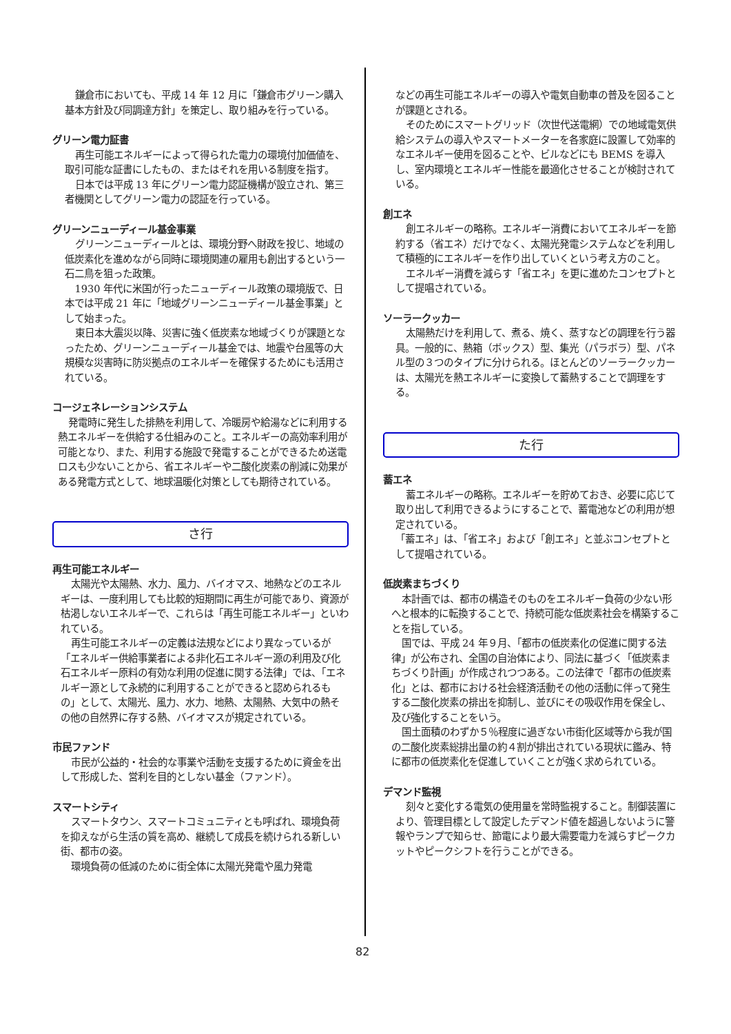鎌倉市においても、平成 14 年 12 月に「鎌倉市グリーン購入基本方針及び同調達方針」を策定し、取り組みを行っている。
グリーン電力証書
再生可能エネルギーによって得られた電力の環境付加価値を、取引可能な証書にしたもの、またはそれを用いる制度を指す。
日本では平成 13 年にグリーン電力認証機構が設立され、第三者機関としてグリーン電力の認証を行っている。
グリーンニューディール基金事業
グリーンニューディールとは、環境分野へ財政を投じ、地域の低炭素化を進めながら同時に環境関連の雇用も創出するという一石二鳥を狙った政策。
1930 年代に米国が行ったニューディール政策の環境版で、日本では平成 21 年に「地域グリーンニューディール基金事業」として始まった。
東日本大震災以降、災害に強く低炭素な地域づくりが課題となったため、グリーンニューディール基金では、地震や台風等の大規模な災害時に防災拠点のエネルギーを確保するためにも活用されている。
コージェネレーションシステム
発電時に発生した排熱を利用して、冷暖房や給湯などに利用する熱エネルギーを供給する仕組みのこと。エネルギーの高効率利用が可能となり、また、利用する施設で発電することができるため送電ロスも少ないことから、省エネルギーや二酸化炭素の削減に効果がある発電方式として、地球温暖化対策としても期待されている。
さ行
再生可能エネルギー
太陽光や太陽熱、水力、風力、バイオマス、地熱などのエネルギーは、一度利用しても比較的短期間に再生が可能であり、資源が枯渇しないエネルギーで、これらは「再生可能エネルギー」といわれている。
再生可能エネルギーの定義は法規などにより異なっているが「エネルギー供給事業者による非化石エネルギー源の利用及び化石エネルギー原料の有効な利用の促進に関する法律」では、「エネルギー源として永続的に利用することができると認められるもの」として、太陽光、風力、水力、地熱、太陽熱、大気中の熱その他の自然界に存する熱、バイオマスが規定されている。
市民ファンド
市民が公益的・社会的な事業や活動を支援するために資金を出して形成した、営利を目的としない基金（ファンド）。
スマートシティ
スマートタウン、スマートコミュニティとも呼ばれ、環境負荷を抑えながら生活の質を高め、継続して成長を続けられる新しい街、都市の姿。
環境負荷の低減のために街全体に太陽光発電や風力発電
などの再生可能エネルギーの導入や電気自動車の普及を図ることが課題とされる。
そのためにスマートグリッド（次世代送電網）での地域電気供給システムの導入やスマートメーターを各家庭に設置して効率的なエネルギー使用を図ることや、ビルなどにも BEMS を導入し、室内環境とエネルギー性能を最適化させることが検討されている。
創エネ
創エネルギーの略称。エネルギー消費においてエネルギーを節約する（省エネ）だけでなく、太陽光発電システムなどを利用して積極的にエネルギーを作り出していくという考え方のこと。
エネルギー消費を減らす「省エネ」を更に進めたコンセプトとして提唱されている。
ソーラークッカー
太陽熱だけを利用して、煮る、焼く、蒸すなどの調理を行う器具。一般的に、熱箱（ボックス）型、集光（パラボラ）型、パネル型の３つのタイプに分けられる。ほとんどのソーラークッカーは、太陽光を熱エネルギーに変換して蓄熱することで調理をする。
た行
蓄エネ
蓄エネルギーの略称。エネルギーを貯めておき、必要に応じて取り出して利用できるようにすることで、蓄電池などの利用が想定されている。
「蓄エネ」は、「省エネ」および「創エネ」と並ぶコンセプトとして提唱されている。
低炭素まちづくり
本計画では、都市の構造そのものをエネルギー負荷の少ない形へと根本的に転換することで、持続可能な低炭素社会を構築することを指している。
国では、平成 24 年９月、「都市の低炭素化の促進に関する法律」が公布され、全国の自治体により、同法に基づく「低炭素まちづくり計画」が作成されつつある。この法律で「都市の低炭素化」とは、都市における社会経済活動その他の活動に伴って発生する二酸化炭素の排出を抑制し、並びにその吸収作用を保全し、及び強化することをいう。
国土面積のわずか５％程度に過ぎない市街化区域等から我が国の二酸化炭素総排出量の約４割が排出されている現状に鑑み、特に都市の低炭素化を促進していくことが強く求められている。
デマンド監視
刻々と変化する電気の使用量を常時監視すること。制御装置により、管理目標として設定したデマンド値を超過しないように警報やランプで知らせ、節電により最大需要電力を減らすピークカットやピークシフトを行うことができる。
82